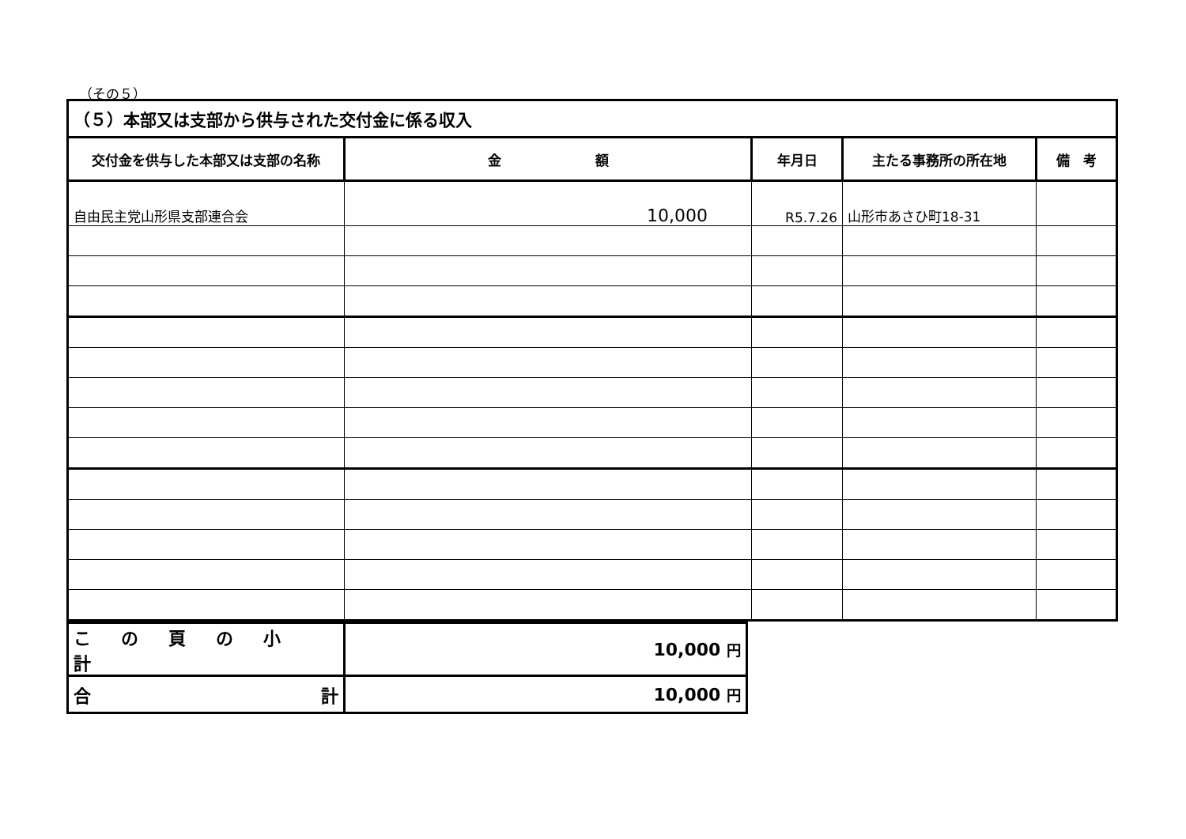（その５）
| （５）本部又は支部から供与された交付金に係る収入 | | | | |
| 交付金を供与した本部又は支部の名称 | 金 額 | 年月日 | 主たる事務所の所在地 | 備 考 |
| 自由民主党山形県支部連合会 | 10,000 | R5.7.26 | 山形市あさひ町18-31 | |
| この頁の小計 | 10,000 円 |
| 合 計 | 10,000 円 |